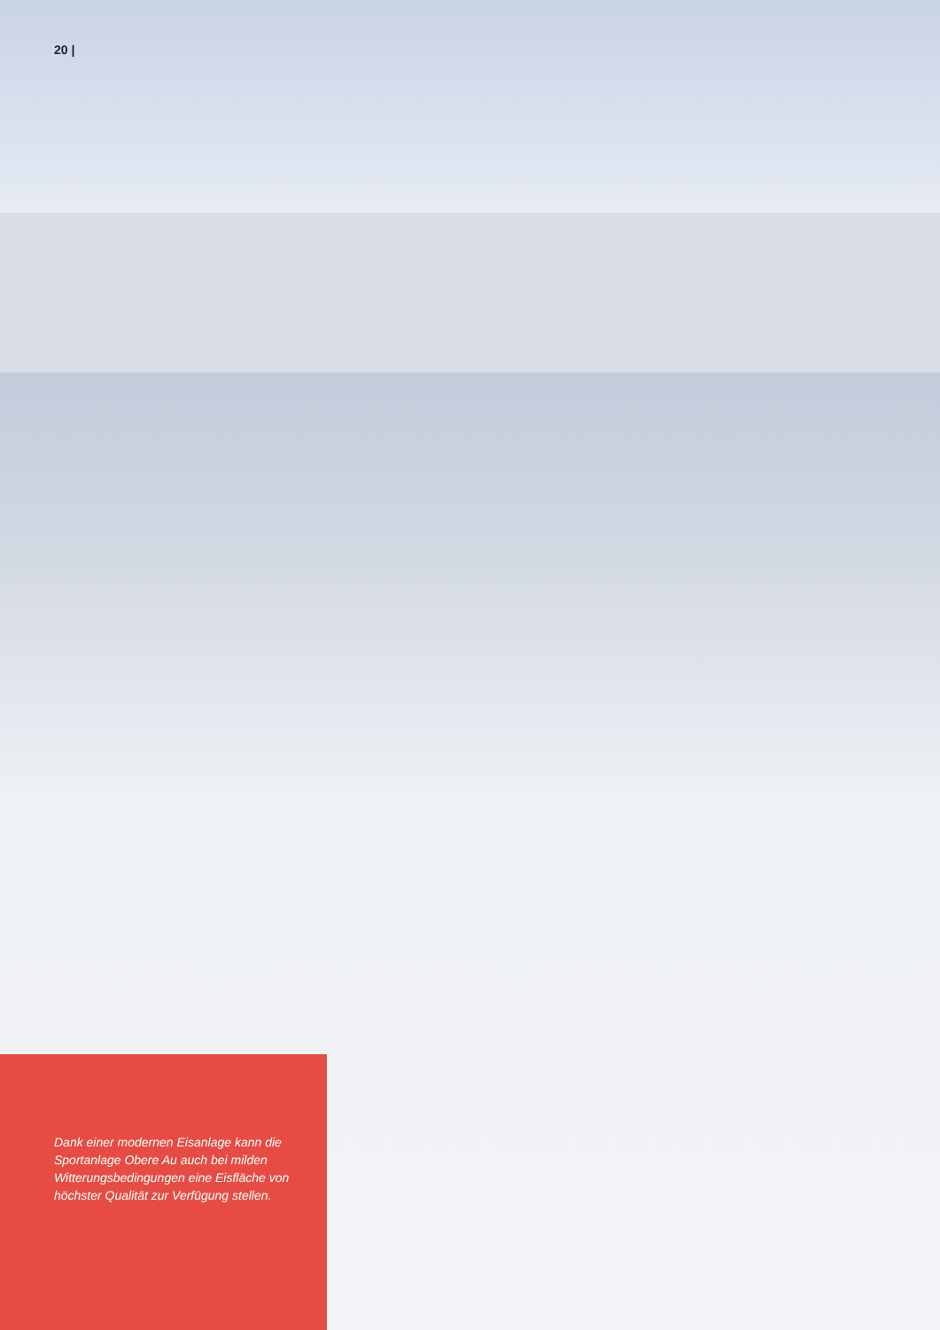20 |
Dank einer modernen Eisanlage kann die Sportanlage Obere Au auch bei milden Witterungsbedingungen eine Eisfläche von höchster Qualität zur Verfügung stellen.